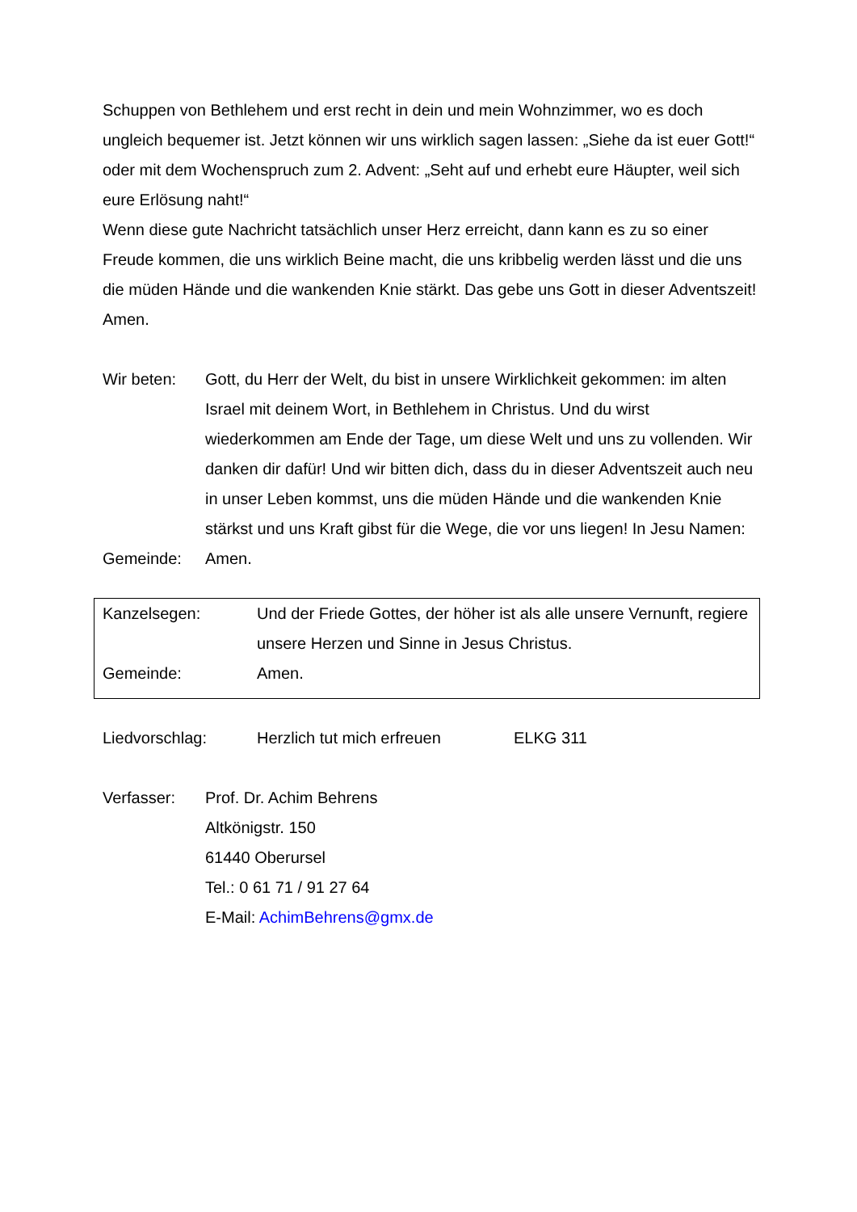Schuppen von Bethlehem und erst recht in dein und mein Wohnzimmer, wo es doch ungleich bequemer ist. Jetzt können wir uns wirklich sagen lassen: „Siehe da ist euer Gott!“ oder mit dem Wochenspruch zum 2. Advent: „Seht auf und erhebt eure Häupter, weil sich eure Erlösung naht!“
Wenn diese gute Nachricht tatsächlich unser Herz erreicht, dann kann es zu so einer Freude kommen, die uns wirklich Beine macht, die uns kribbelig werden lässt und die uns die müden Hände und die wankenden Knie stärkt. Das gebe uns Gott in dieser Adventszeit!
Amen.
Wir beten: Gott, du Herr der Welt, du bist in unsere Wirklichkeit gekommen: im alten Israel mit deinem Wort, in Bethlehem in Christus. Und du wirst wiederkommen am Ende der Tage, um diese Welt und uns zu vollenden. Wir danken dir dafür! Und wir bitten dich, dass du in dieser Adventszeit auch neu in unser Leben kommst, uns die müden Hände und die wankenden Knie stärkst und uns Kraft gibst für die Wege, die vor uns liegen! In Jesu Namen:
Gemeinde: Amen.
Kanzelsegen: Und der Friede Gottes, der höher ist als alle unsere Vernunft, regiere unsere Herzen und Sinne in Jesus Christus.
Gemeinde: Amen.
Liedvorschlag: Herzlich tut mich erfreuen ELKG 311
Verfasser: Prof. Dr. Achim Behrens
Altkönigstr. 150
61440 Oberursel
Tel.: 0 61 71 / 91 27 64
E-Mail: AchimBehrens@gmx.de